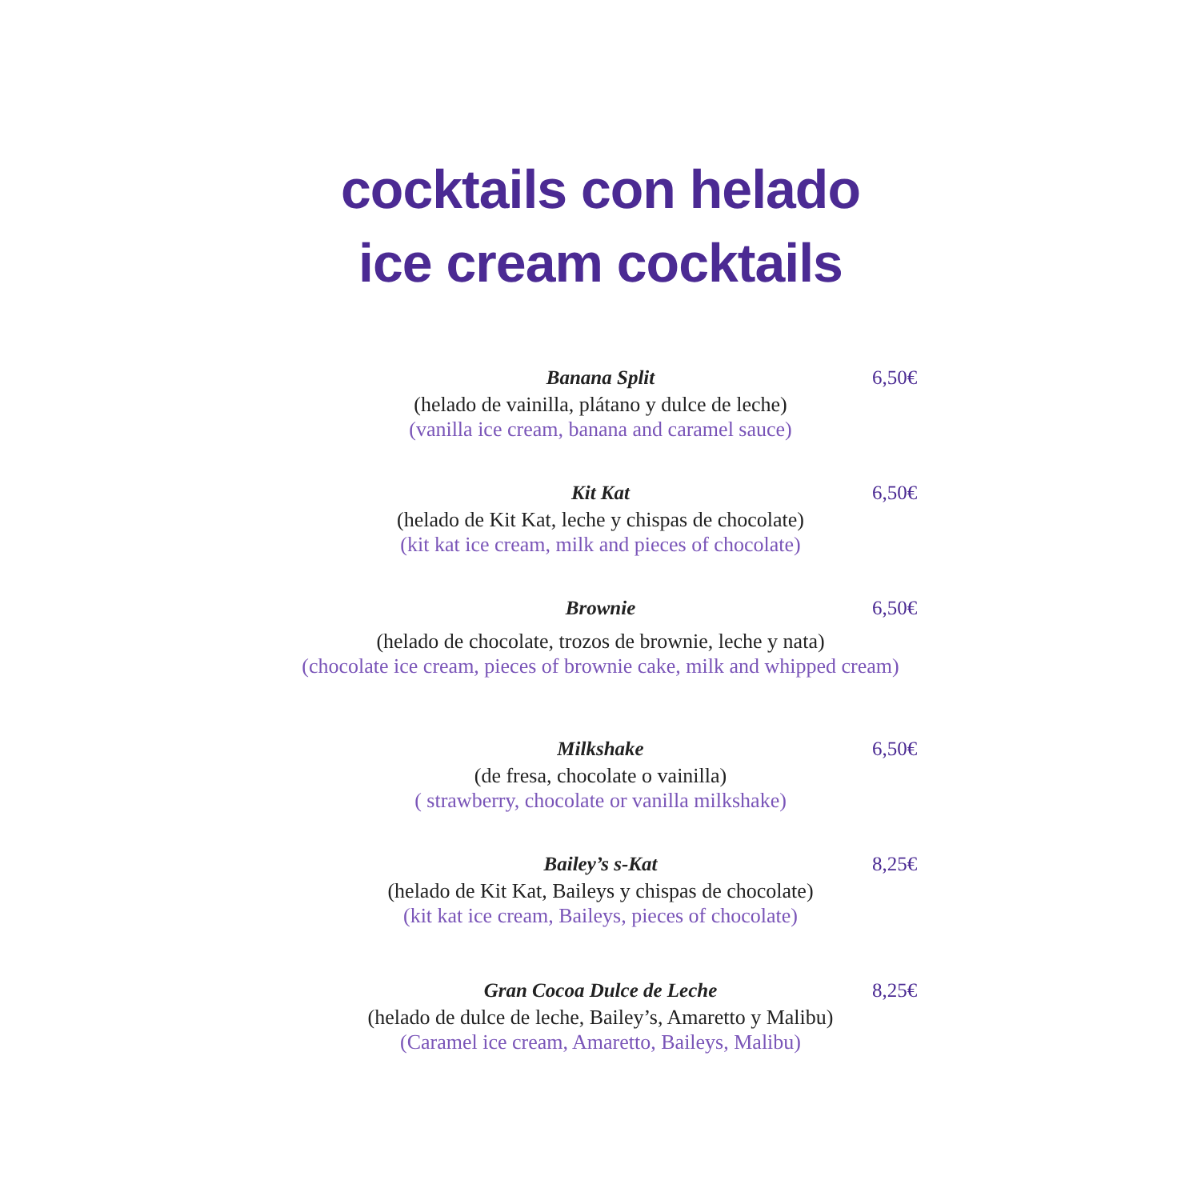cocktails con helado
ice cream cocktails
Banana Split
6,50€
(helado de vainilla, plátano y dulce de leche)
(vanilla ice cream, banana and caramel sauce)
Kit Kat
6,50€
(helado de Kit Kat, leche y chispas de chocolate)
(kit kat ice cream, milk and pieces of chocolate)
Brownie
6,50€
(helado de chocolate, trozos de brownie, leche y nata)
(chocolate ice cream, pieces of brownie cake, milk and whipped cream)
Milkshake
6,50€
(de fresa, chocolate o vainilla)
( strawberry, chocolate or vanilla milkshake)
Bailey’s s-Kat
8,25€
(helado de Kit Kat, Baileys y chispas de chocolate)
(kit kat ice cream, Baileys, pieces of chocolate)
Gran Cocoa Dulce de Leche
8,25€
(helado de dulce de leche, Bailey’s, Amaretto y Malibu)
(Caramel ice cream, Amaretto, Baileys, Malibu)